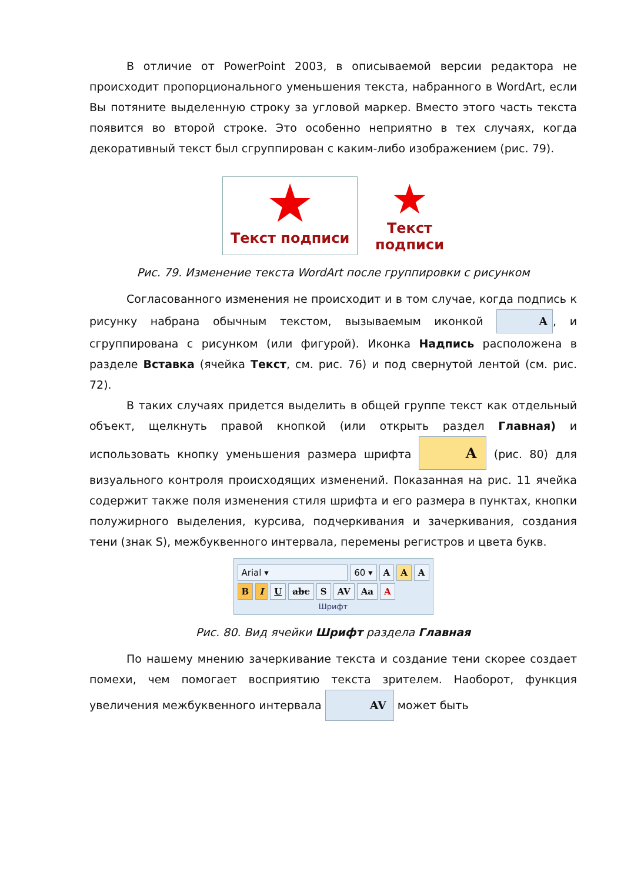В отличие от PowerPoint 2003, в описываемой версии редактора не происходит пропорционального уменьшения текста, набранного в WordArt, если Вы потяните выделенную строку за угловой маркер. Вместо этого часть текста появится во второй строке. Это особенно неприятно в тех случаях, когда декоративный текст был сгруппирован с каким-либо изображением (рис. 79).
★
Текст подписи
★
Текст
подписи
Рис. 79. Изменение текста WordArt после группировки с рисунком
Согласованного изменения не происходит и в том случае, когда подпись к рисунку набрана обычным текстом, вызываемым иконкой A, и сгруппирована с рисунком (или фигурой). Иконка Надпись расположена в разделе Вставка (ячейка Текст, см. рис. 76) и под свернутой лентой (см. рис. 72).
В таких случаях придется выделить в общей группе текст как отдельный объект, щелкнуть правой кнопкой (или открыть раздел Главная) и использовать кнопку уменьшения размера шрифта A (рис. 80) для визуального контроля происходящих изменений. Показанная на рис. 11 ячейка содержит также поля изменения стиля шрифта и его размера в пунктах, кнопки полужирного выделения, курсива, подчеркивания и зачеркивания, создания тени (знак S), межбуквенного интервала, перемены регистров и цвета букв.
Arial ▾ 60 ▾ A A A
B I U abc S AV Aa A
Шрифт
Рис. 80. Вид ячейки Шрифт раздела Главная
По нашему мнению зачеркивание текста и создание тени скорее создает помехи, чем помогает восприятию текста зрителем. Наоборот, функция увеличения межбуквенного интервала AV может быть